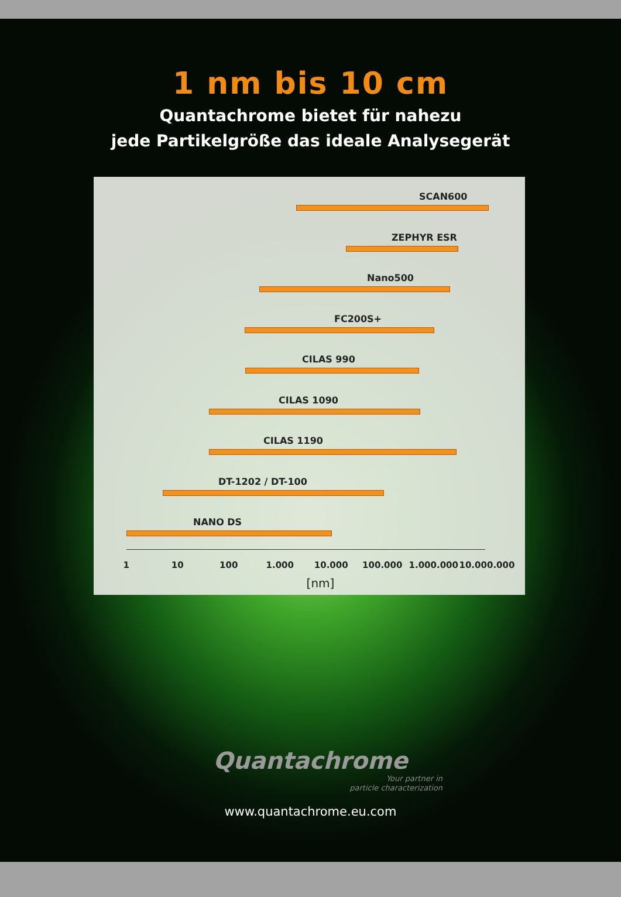1 nm bis 10 cm
Quantachrome bietet für nahezu
jede Partikelgröße das ideale Analysegerät
SCAN600
ZEPHYR ESR
Nano500
FC200S+
CILAS 990
CILAS 1090
CILAS 1190
DT-1202 / DT-100
NANO DS
1 10 100 1.000 10.000 100.000 1.000.000 10.000.000
[nm]
Quantachrome
Your partner in
particle characterization
www.quantachrome.eu.com